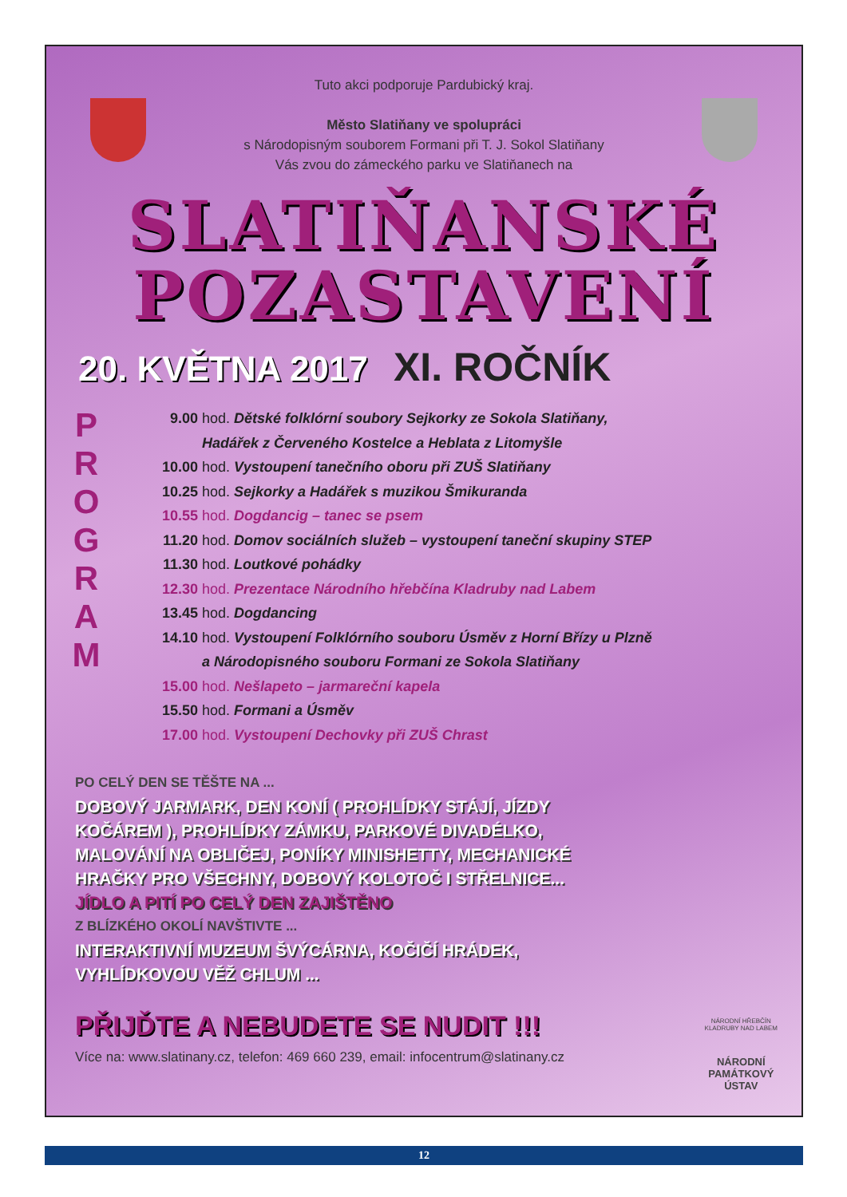Tuto akci podporuje Pardubický kraj.
Město Slatiňany ve spolupráci
s Národopisným souborem Formani při T. J. Sokol Slatiňany
Vás zvou do zámeckého parku ve Slatiňanech na
SLATIŇANSKÉ
POZASTAVENÍ
20. KVĚTNA 2017 XI. ROČNÍK
P
R
O
G
R
A
M
9.00 hod. Dětské folklórní soubory Sejkorky ze Sokola Slatiňany,
Hadářek z Červeného Kostelce a Heblata z Litomyšle
10.00 hod. Vystoupení tanečního oboru při ZUŠ Slatiňany
10.25 hod. Sejkorky a Hadářek s muzikou Šmikuranda
10.55 hod. Dogdancig – tanec se psem
11.20 hod. Domov sociálních služeb – vystoupení taneční skupiny STEP
11.30 hod. Loutkové pohádky
12.30 hod. Prezentace Národního hřebčína Kladruby nad Labem
13.45 hod. Dogdancing
14.10 hod. Vystoupení Folklórního souboru Úsměv z Horní Břízy u Plzně
a Národopisného souboru Formani ze Sokola Slatiňany
15.00 hod. Nešlapeto – jarmareční kapela
15.50 hod. Formani a Úsměv
17.00 hod. Vystoupení Dechovky při ZUŠ Chrast
PO CELÝ DEN SE TĚŠTE NA ...
DOBOVÝ JARMARK, DEN KONÍ ( PROHLÍDKY STÁJÍ, JÍZDY KOČÁREM ), PROHLÍDKY ZÁMKU, PARKOVÉ DIVADÉLKO, MALOVÁNÍ NA OBLIČEJ, PONÍKY MINISHETTY, MECHANICKÉ HRAČKY PRO VŠECHNY, DOBOVÝ KOLOTOČ I STŘELNICE...
JÍDLO A PITÍ PO CELÝ DEN ZAJIŠTĚNO
Z BLÍZKÉHO OKOLÍ NAVŠTIVTE ...
INTERAKTIVNÍ MUZEUM ŠVÝCÁRNA, KOČIČÍ HRÁDEK, VYHLÍDKOVOU VĚŽ CHLUM ...
PŘIJĎTE A NEBUDETE SE NUDIT !!!
Více na: www.slatinany.cz, telefon: 469 660 239, email: infocentrum@slatinany.cz
NÁRODNÍ HŘEBČÍN
KLADRUBY NAD LABEM
NÁRODNÍ
PAMÁTKOVÝ
ÚSTAV
12